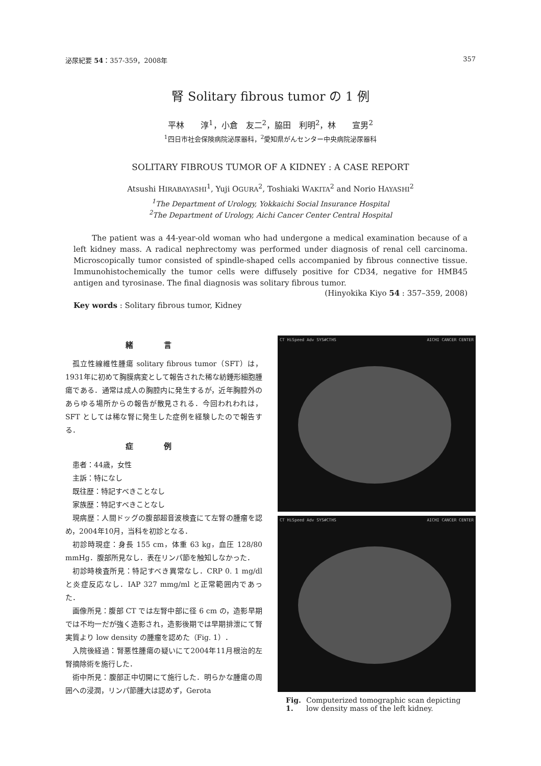泌尿紀要 54：357-359，2008年 357
腎 Solitary fibrous tumor の 1 例
平林　　淳<sup>1</sup>，小倉　友二<sup>2</sup>，脇田　利明<sup>2</sup>，林　　宣男<sup>2</sup>
<sup>1</sup> 四日市社会保険病院泌尿器科，<sup>2</sup>愛知県がんセンター中央病院泌尿器科
SOLITARY FIBROUS TUMOR OF A KIDNEY : A CASE REPORT
Atsushi HIRABAYASHI<sup>1</sup>, Yuji OGURA<sup>2</sup>, Toshiaki WAKITA<sup>2</sup> and Norio HAYASHI<sup>2</sup>
<sup>1</sup> The Department of Urology, Yokkaichi Social Insurance Hospital
<sup>2</sup> The Department of Urology, Aichi Cancer Center Central Hospital
The patient was a 44-year-old woman who had undergone a medical examination because of a left kidney mass. A radical nephrectomy was performed under diagnosis of renal cell carcinoma. Microscopically tumor consisted of spindle-shaped cells accompanied by fibrous connective tissue. Immunohistochemically the tumor cells were diffusely positive for CD34, negative for HMB45 antigen and tyrosinase. The final diagnosis was solitary fibrous tumor.
(Hinyokika Kiyo 54 : 357–359, 2008)
Key words : Solitary fibrous tumor, Kidney
緒言
孤立性線維性腫瘍 solitary fibrous tumor（SFT）は，1931年に初めて胸膜病変として報告された稀な紡錘形細胞腫瘍である．通常は成人の胸腔内に発生するが，近年胸腔外のあらゆる場所からの報告が散見される．今回われわれは，SFT としては稀な腎に発生した症例を経験したので報告する．
症例
患者：44歳，女性
主訴：特になし
既往歴：特記すべきことなし
家族歴：特記すべきことなし
現病歴：人間ドッグの腹部超音波検査にて左腎の腫瘤を認め，2004年10月，当科を初診となる．
初診時現症：身長 155 cm，体重 63 kg，血圧 128/80 mmHg．腹部所見なし．表在リンパ節を触知しなかった．
初診時検査所見：特記すべき異常なし．CRP 0. 1 mg/dl と炎症反応なし．IAP 327 mmg/ml と正常範囲内であった．
画像所見：腹部 CT では左腎中部に径 6 cm の，造影早期では不均一だが強く造影され，造影後期では早期排泄にて腎実質より low density の腫瘤を認めた（Fig. 1）．
入院後経過：腎悪性腫瘍の疑いにて2004年11月根治的左腎摘除術を施行した．
術中所見：腹部正中切開にて施行した．明らかな腫瘍の周囲への浸潤，リンパ節腫大は認めず，Gerota
CT HiSpeed Adv SYS#CTHS AICHI CANCER CENTER
CT HiSpeed Adv SYS#CTHS AICHI CANCER CENTER
Fig. 1. Computerized tomographic scan depicting low density mass of the left kidney.